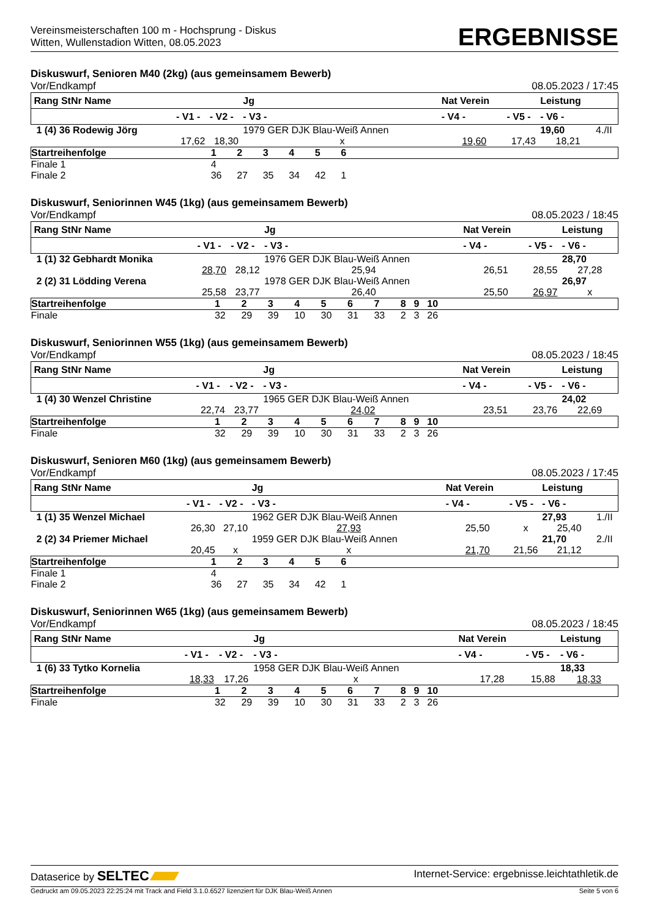Vereinsmeisterschaften 100 m - Hochsprung - Diskus
Witten, Wullenstadion Witten, 08.05.2023
ERGEBNISSE
Diskuswurf, Senioren M40 (2kg) (aus gemeinsamem Bewerb)
Vor/Endkampf 08.05.2023 / 17:45
| Rang StNr Name | | | Jg | Nat Verein | | Leistung | |
| --- | --- | --- | --- | --- | --- | --- | --- |
| | - V1 - | - V2 - | - V3 - | - V4 - | - V5 - | - V6 - | |
| 1 (4) 36 Rodewig Jörg | | | 1979 GER DJK Blau-Weiß Annen | | | 19,60 | 4./II |
| | 17,62 | 18,30 | x | 19,60 | 17,43 | 18,21 | |
| Startreihenfolge | 1 | 2 | 3 | 4 | 5 | 6 | |
| Finale 1 | 4 | | | | | | |
| Finale 2 | 36 | 27 | 35 | 34 | 42 | 1 | |
Diskuswurf, Seniorinnen W45 (1kg) (aus gemeinsamem Bewerb)
Vor/Endkampf 08.05.2023 / 18:45
| Rang StNr Name | | | Jg | Nat Verein | | Leistung | |
| --- | --- | --- | --- | --- | --- | --- | --- |
| | - V1 - | - V2 - | - V3 - | - V4 - | - V5 - | - V6 - | |
| 1 (1) 32 Gebhardt Monika | | | 1976 GER DJK Blau-Weiß Annen | | | 28,70 | |
| | 28,70 | 28,12 | 25,94 | 26,51 | 28,55 | 27,28 | |
| 2 (2) 31 Lödding Verena | | | 1978 GER DJK Blau-Weiß Annen | | | 26,97 | |
| | 25,58 | 23,77 | 26,40 | 25,50 | 26,97 | x | |
| Startreihenfolge | 1 | 2 | 3 | 4 | 5 | 6 | 7 | 8 | 9 | 10 | |
| Finale | 32 | 29 | 39 | 10 | 30 | 31 | 33 | 2 | 3 | 26 | |
Diskuswurf, Seniorinnen W55 (1kg) (aus gemeinsamem Bewerb)
Vor/Endkampf 08.05.2023 / 18:45
| Rang StNr Name | | | Jg | Nat Verein | | Leistung | |
| --- | --- | --- | --- | --- | --- | --- | --- |
| | - V1 - | - V2 - | - V3 - | - V4 - | - V5 - | - V6 - | |
| 1 (4) 30 Wenzel Christine | | | 1965 GER DJK Blau-Weiß Annen | | | 24,02 | |
| | 22,74 | 23,77 | 24,02 | 23,51 | 23,76 | 22,69 | |
| Startreihenfolge | 1 | 2 | 3 | 4 | 5 | 6 | 7 | 8 | 9 | 10 | |
| Finale | 32 | 29 | 39 | 10 | 30 | 31 | 33 | 2 | 3 | 26 | |
Diskuswurf, Senioren M60 (1kg) (aus gemeinsamem Bewerb)
Vor/Endkampf 08.05.2023 / 17:45
| Rang StNr Name | | | Jg | Nat Verein | | Leistung | |
| --- | --- | --- | --- | --- | --- | --- | --- |
| | - V1 - | - V2 - | - V3 - | - V4 - | - V5 - | - V6 - | |
| 1 (1) 35 Wenzel Michael | | | 1962 GER DJK Blau-Weiß Annen | | | 27,93 | 1./II |
| | 26,30 | 27,10 | 27,93 | 25,50 | x | 25,40 | |
| 2 (2) 34 Priemer Michael | | | 1959 GER DJK Blau-Weiß Annen | | | 21,70 | 2./II |
| | 20,45 | x | x | 21,70 | 21,56 | 21,12 | |
| Startreihenfolge | 1 | 2 | 3 | 4 | 5 | 6 | |
| Finale 1 | 4 | | | | | | |
| Finale 2 | 36 | 27 | 35 | 34 | 42 | 1 | |
Diskuswurf, Seniorinnen W65 (1kg) (aus gemeinsamem Bewerb)
Vor/Endkampf 08.05.2023 / 18:45
| Rang StNr Name | | | Jg | Nat Verein | | Leistung | |
| --- | --- | --- | --- | --- | --- | --- | --- |
| | - V1 - | - V2 - | - V3 - | - V4 - | - V5 - | - V6 - | |
| 1 (6) 33 Tytko Kornelia | | | 1958 GER DJK Blau-Weiß Annen | | | 18,33 | |
| | 18,33 | 17,26 | x | 17,28 | 15,88 | 18,33 | |
| Startreihenfolge | 1 | 2 | 3 | 4 | 5 | 6 | 7 | 8 | 9 | 10 | |
| Finale | 32 | 29 | 39 | 10 | 30 | 31 | 33 | 2 | 3 | 26 | |
Dataserice by SELTEC Internet-Service: ergebnisse.leichtathletik.de
Gedruckt am 09.05.2023 22:25:24 mit Track and Field 3.1.0.6527 lizenziert für DJK Blau-Weiß Annen Seite 5 von 6